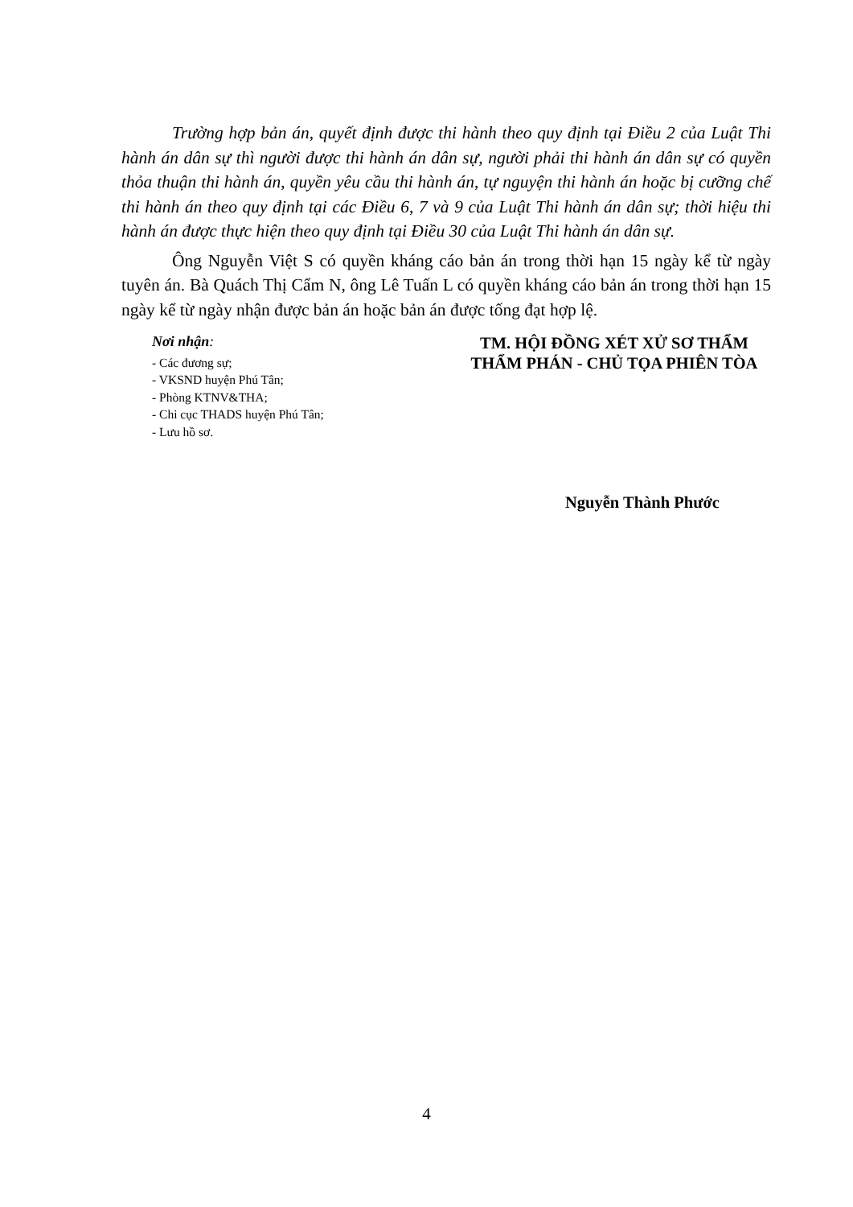Trường hợp bản án, quyết định được thi hành theo quy định tại Điều 2 của Luật Thi hành án dân sự thì người được thi hành án dân sự, người phải thi hành án dân sự có quyền thỏa thuận thi hành án, quyền yêu cầu thi hành án, tự nguyện thi hành án hoặc bị cưỡng chế thi hành án theo quy định tại các Điều 6, 7 và 9 của Luật Thi hành án dân sự; thời hiệu thi hành án được thực hiện theo quy định tại Điều 30 của Luật Thi hành án dân sự.
Ông Nguyễn Việt S có quyền kháng cáo bản án trong thời hạn 15 ngày kể từ ngày tuyên án. Bà Quách Thị Cẩm N, ông Lê Tuấn L có quyền kháng cáo bản án trong thời hạn 15 ngày kể từ ngày nhận được bản án hoặc bản án được tống đạt hợp lệ.
Nơi nhận:
- Các đương sự;
- VKSND huyện Phú Tân;
- Phòng KTNV&THA;
- Chi cục THADS huyện Phú Tân;
- Lưu hồ sơ.
TM. HỘI ĐỒNG XÉT XỬ SƠ THẨM
THẨM PHÁN - CHỦ TỌA PHIÊN TÒA
Nguyễn Thành Phước
4